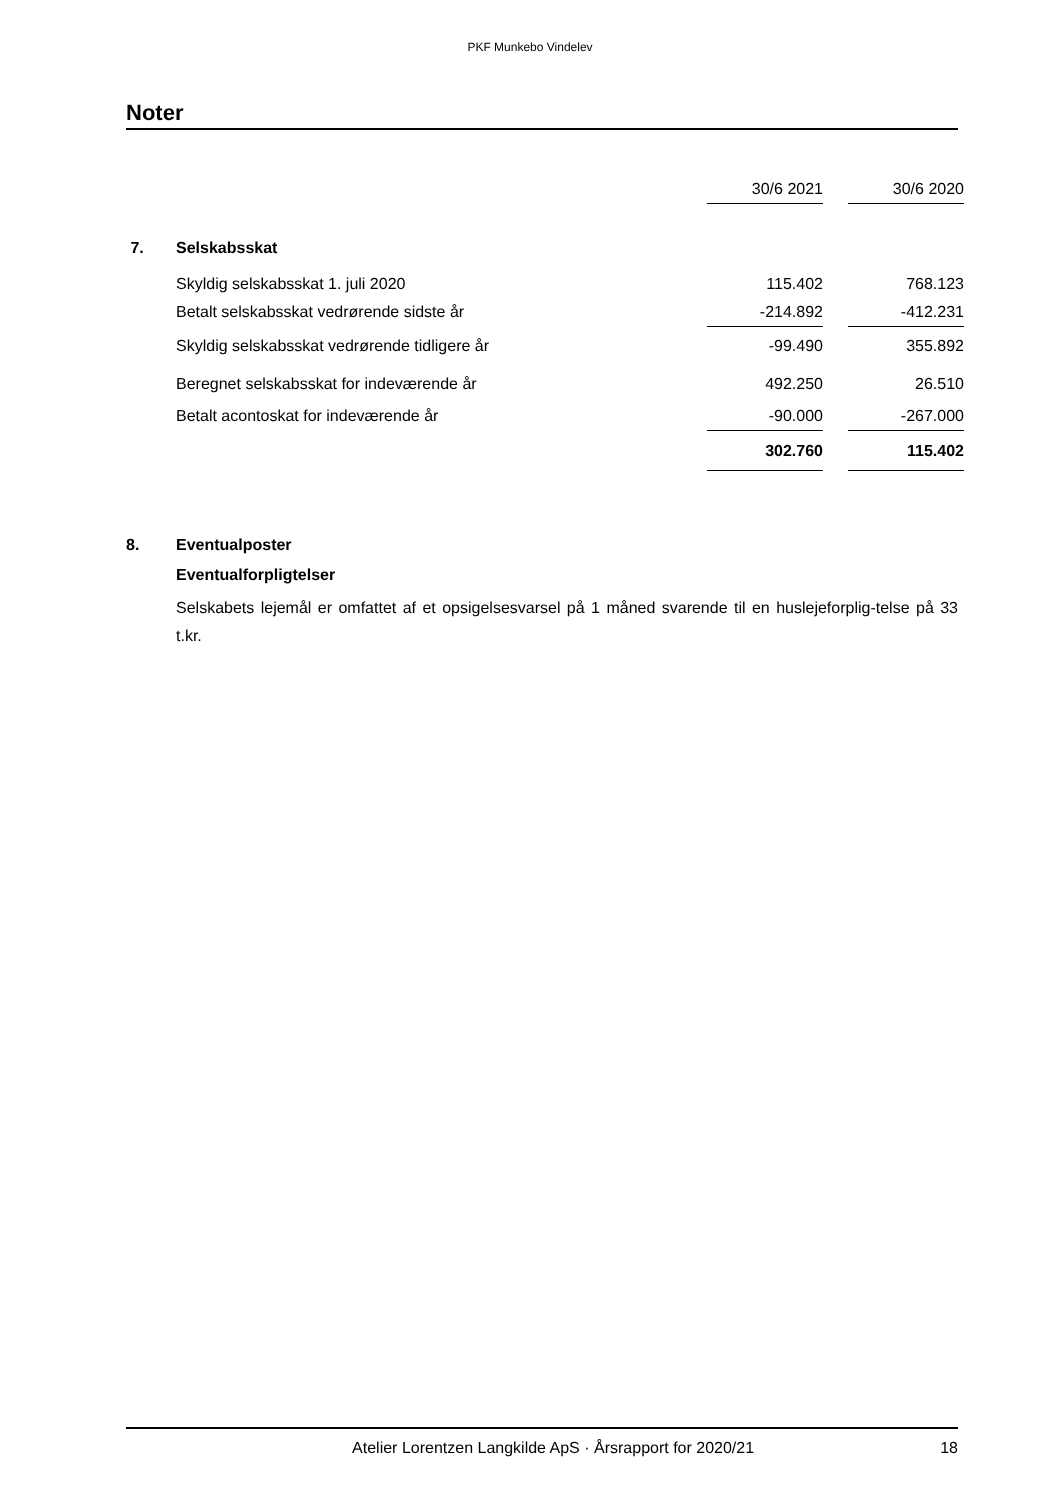PKF Munkebo Vindelev
Noter
| | | 30/6 2021 | | 30/6 2020 |
| 7. | Selskabsskat | | | |
| | Skyldig selskabsskat 1. juli 2020 | 115.402 | | 768.123 |
| | Betalt selskabsskat vedrørende sidste år | -214.892 | | -412.231 |
| | Skyldig selskabsskat vedrørende tidligere år | -99.490 | | 355.892 |
| | Beregnet selskabsskat for indeværende år | 492.250 | | 26.510 |
| | Betalt acontoskat for indeværende år | -90.000 | | -267.000 |
| | | 302.760 | | 115.402 |
8. Eventualposter
Eventualforpligtelser
Selskabets lejemål er omfattet af et opsigelsesvarsel på 1 måned svarende til en huslejeforplig-telse på 33 t.kr.
Atelier Lorentzen Langkilde ApS · Årsrapport for 2020/21 18